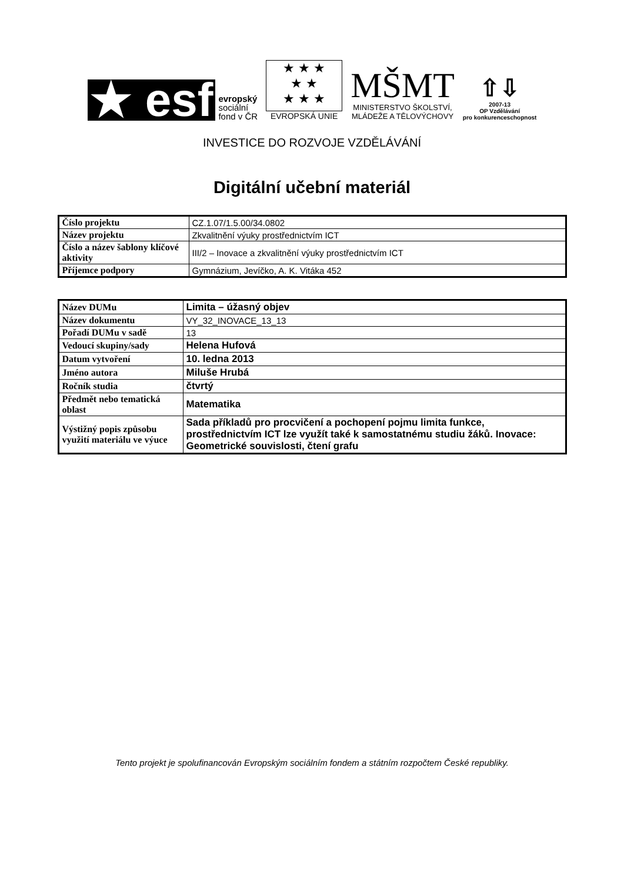★ esf
evropský
sociální
fond v ČR
★ ★ ★
★ ★
★ ★ ★
EVROPSKÁ UNIE
MŠMT
MINISTERSTVO ŠKOLSTVÍ,
MLÁDEŽE A TĚLOVÝCHOVY
⇧⇩
2007-13
OP Vzdělávání
pro konkurenceschopnost
INVESTICE DO ROZVOJE VZDĚLÁVÁNÍ
Digitální učební materiál
| Číslo projektu | CZ.1.07/1.5.00/34.0802 |
| Název projektu | Zkvalitnění výuky prostřednictvím ICT |
| Číslo a název šablony klíčové aktivity | III/2 – Inovace a zkvalitnění výuky prostřednictvím ICT |
| Příjemce podpory | Gymnázium, Jevíčko, A. K. Vitáka 452 |
| Název DUMu | Limita – úžasný objev |
| Název dokumentu | VY_32_INOVACE_13_13 |
| Pořadí DUMu v sadě | 13 |
| Vedoucí skupiny/sady | Helena Hufová |
| Datum vytvoření | 10. ledna 2013 |
| Jméno autora | Miluše Hrubá |
| Ročník studia | čtvrtý |
| Předmět nebo tematická oblast | Matematika |
| Výstižný popis způsobu využití materiálu ve výuce | Sada příkladů pro procvičení a pochopení pojmu limita funkce, prostřednictvím ICT lze využít také k samostatnému studiu žáků. Inovace: Geometrické souvislosti, čtení grafu |
Tento projekt je spolufinancován Evropským sociálním fondem a státním rozpočtem České republiky.